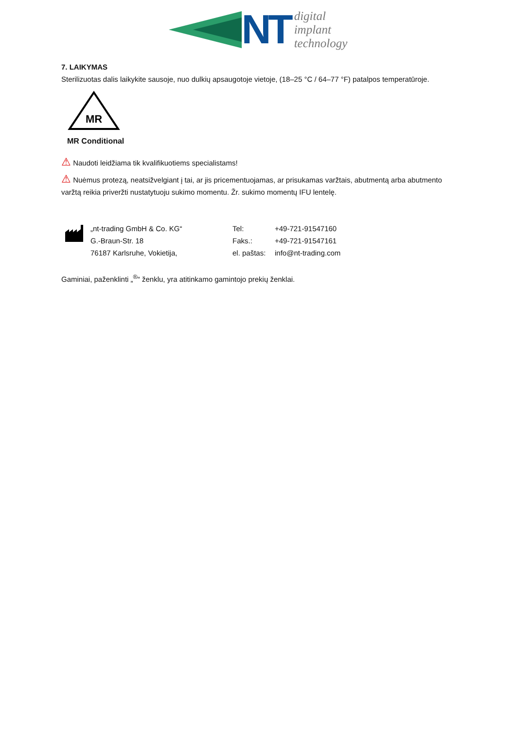NT
digital
implant
technology
7. LAIKYMAS
Sterilizuotas dalis laikykite sausoje, nuo dulkių apsaugotoje vietoje, (18–25 °C / 64–77 °F) patalpos temperatūroje.
MR
MR Conditional
⚠ Naudoti leidžiama tik kvalifikuotiems specialistams!
⚠ Nuėmus protezą, neatsižvelgiant į tai, ar jis pricementuojamas, ar prisukamas varžtais, abutmentą arba abutmento varžtą reikia priveržti nustatytuoju sukimo momentu. Žr. sukimo momentų IFU lentelę.
| „nt-trading GmbH & Co. KG“ | Tel: | +49-721-91547160 |
| G.-Braun-Str. 18 | Faks.: | +49-721-91547161 |
| 76187 Karlsruhe, Vokietija, | el. paštas: | info@nt-trading.com |
Gaminiai, paženklinti „<sup>®</sup>“ ženklu, yra atitinkamo gamintojo prekių ženklai.